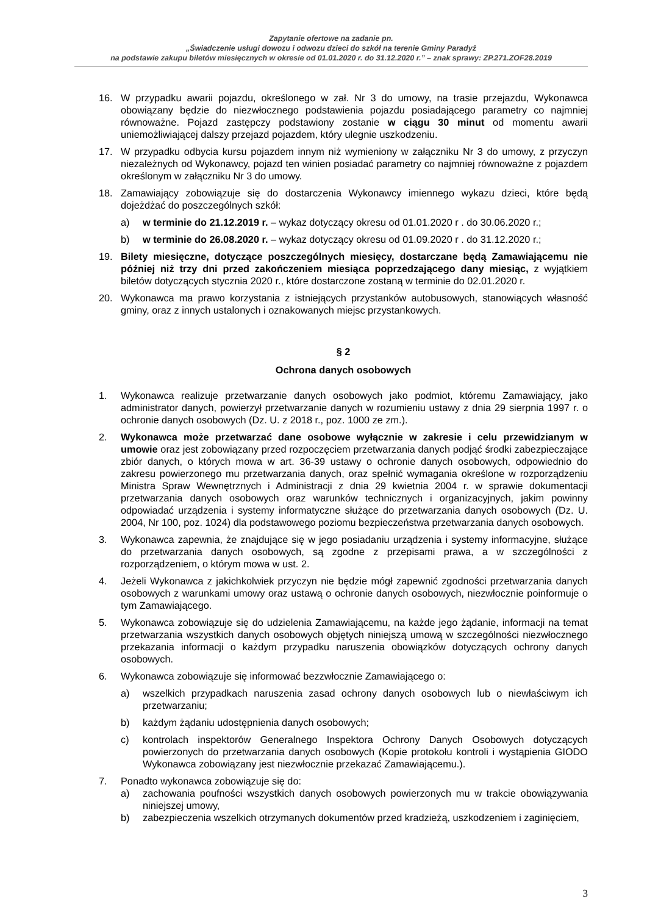Zapytanie ofertowe na zadanie pn.
„Świadczenie usługi dowozu i odwozu dzieci do szkół na terenie Gminy Paradyż
na podstawie zakupu biletów miesięcznych w okresie od 01.01.2020 r. do 31.12.2020 r.” – znak sprawy: ZP.271.ZOF28.2019
16. W przypadku awarii pojazdu, określonego w zał. Nr 3 do umowy, na trasie przejazdu, Wykonawca obowiązany będzie do niezwłocznego podstawienia pojazdu posiadającego parametry co najmniej równoważne. Pojazd zastępczy podstawiony zostanie w ciągu 30 minut od momentu awarii uniemożliwiającej dalszy przejazd pojazdem, który ulegnie uszkodzeniu.
17. W przypadku odbycia kursu pojazdem innym niż wymieniony w załączniku Nr 3 do umowy, z przyczyn niezależnych od Wykonawcy, pojazd ten winien posiadać parametry co najmniej równoważne z pojazdem określonym w załączniku Nr 3 do umowy.
18. Zamawiający zobowiązuje się do dostarczenia Wykonawcy imiennego wykazu dzieci, które będą dojeżdżać do poszczególnych szkół:
a) w terminie do 21.12.2019 r. – wykaz dotyczący okresu od 01.01.2020 r . do 30.06.2020 r.;
b) w terminie do 26.08.2020 r. – wykaz dotyczący okresu od 01.09.2020 r . do 31.12.2020 r.;
19. Bilety miesięczne, dotyczące poszczególnych miesięcy, dostarczane będą Zamawiającemu nie później niż trzy dni przed zakończeniem miesiąca poprzedzającego dany miesiąc, z wyjątkiem biletów dotyczących stycznia 2020 r., które dostarczone zostaną w terminie do 02.01.2020 r.
20. Wykonawca ma prawo korzystania z istniejących przystanków autobusowych, stanowiących własność gminy, oraz z innych ustalonych i oznakowanych miejsc przystankowych.
§ 2
Ochrona danych osobowych
1. Wykonawca realizuje przetwarzanie danych osobowych jako podmiot, któremu Zamawiający, jako administrator danych, powierzył przetwarzanie danych w rozumieniu ustawy z dnia 29 sierpnia 1997 r. o ochronie danych osobowych (Dz. U. z 2018 r., poz. 1000 ze zm.).
2. Wykonawca może przetwarzać dane osobowe wyłącznie w zakresie i celu przewidzianym w umowie oraz jest zobowiązany przed rozpoczęciem przetwarzania danych podjąć środki zabezpieczające zbiór danych, o których mowa w art. 36-39 ustawy o ochronie danych osobowych, odpowiednio do zakresu powierzonego mu przetwarzania danych, oraz spełnić wymagania określone w rozporządzeniu Ministra Spraw Wewnętrznych i Administracji z dnia 29 kwietnia 2004 r. w sprawie dokumentacji przetwarzania danych osobowych oraz warunków technicznych i organizacyjnych, jakim powinny odpowiadać urządzenia i systemy informatyczne służące do przetwarzania danych osobowych (Dz. U. 2004, Nr 100, poz. 1024) dla podstawowego poziomu bezpieczeństwa przetwarzania danych osobowych.
3. Wykonawca zapewnia, że znajdujące się w jego posiadaniu urządzenia i systemy informacyjne, służące do przetwarzania danych osobowych, są zgodne z przepisami prawa, a w szczególności z rozporządzeniem, o którym mowa w ust. 2.
4. Jeżeli Wykonawca z jakichkolwiek przyczyn nie będzie mógł zapewnić zgodności przetwarzania danych osobowych z warunkami umowy oraz ustawą o ochronie danych osobowych, niezwłocznie poinformuje o tym Zamawiającego.
5. Wykonawca zobowiązuje się do udzielenia Zamawiającemu, na każde jego żądanie, informacji na temat przetwarzania wszystkich danych osobowych objętych niniejszą umową w szczególności niezwłocznego przekazania informacji o każdym przypadku naruszenia obowiązków dotyczących ochrony danych osobowych.
6. Wykonawca zobowiązuje się informować bezzwłocznie Zamawiającego o:
a) wszelkich przypadkach naruszenia zasad ochrony danych osobowych lub o niewłaściwym ich przetwarzaniu;
b) każdym żądaniu udostępnienia danych osobowych;
c) kontrolach inspektorów Generalnego Inspektora Ochrony Danych Osobowych dotyczących powierzonych do przetwarzania danych osobowych (Kopie protokołu kontroli i wystąpienia GIODO Wykonawca zobowiązany jest niezwłocznie przekazać Zamawiającemu.).
7. Ponadto wykonawca zobowiązuje się do:
a) zachowania poufności wszystkich danych osobowych powierzonych mu w trakcie obowiązywania niniejszej umowy,
b) zabezpieczenia wszelkich otrzymanych dokumentów przed kradzieżą, uszkodzeniem i zaginięciem,
3